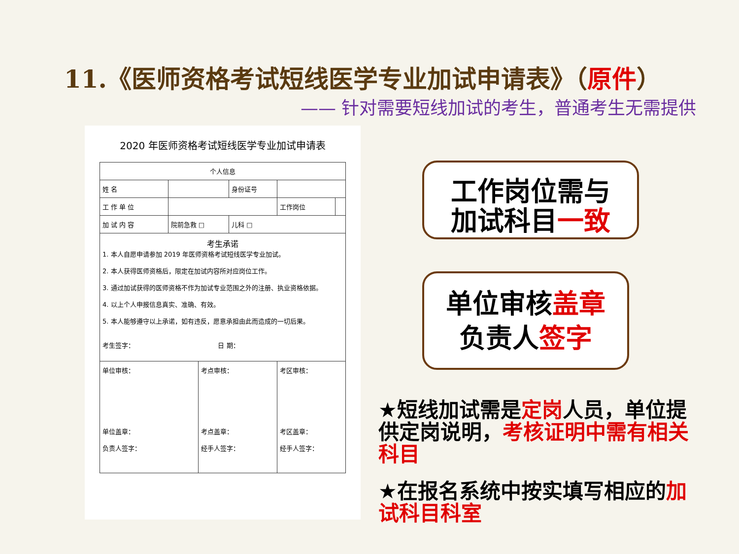11.《医师资格考试短线医学专业加试申请表》（原件）
—— 针对需要短线加试的考生，普通考生无需提供
2020 年医师资格考试短线医学专业加试申请表
| 个人信息 | | | | | |
| 姓 名 | | | 身份证号 | | |
| 工 作 单 位 | | | | 工作岗位 | |
| 加 试 内 容 | 院前急救 □ | | 儿科 □ | | |
| 考生承诺 1. 本人自愿申请参加 2019 年医师资格考试短线医学专业加试。 2. 本人获得医师资格后，限定在加试内容所对应岗位工作。 3. 通过加试获得的医师资格不作为加试专业范围之外的注册、执业资格依据。 4. 以上个人申报信息真实、准确、有效。 5. 本人能够遵守以上承诺，如有违反，愿意承担由此而造成的一切后果。 考生签字： 日 期： | | | | | |
| 单位审核： 单位盖章： 负责人签字： | | 考点审核： 考点盖章： 经手人签字： | | 考区审核： 考区盖章： 经手人签字： | |
工作岗位需与
加试科目一致
单位审核盖章
负责人签字
★短线加试需是定岗人员，单位提供定岗说明，考核证明中需有相关科目
★在报名系统中按实填写相应的加试科目科室